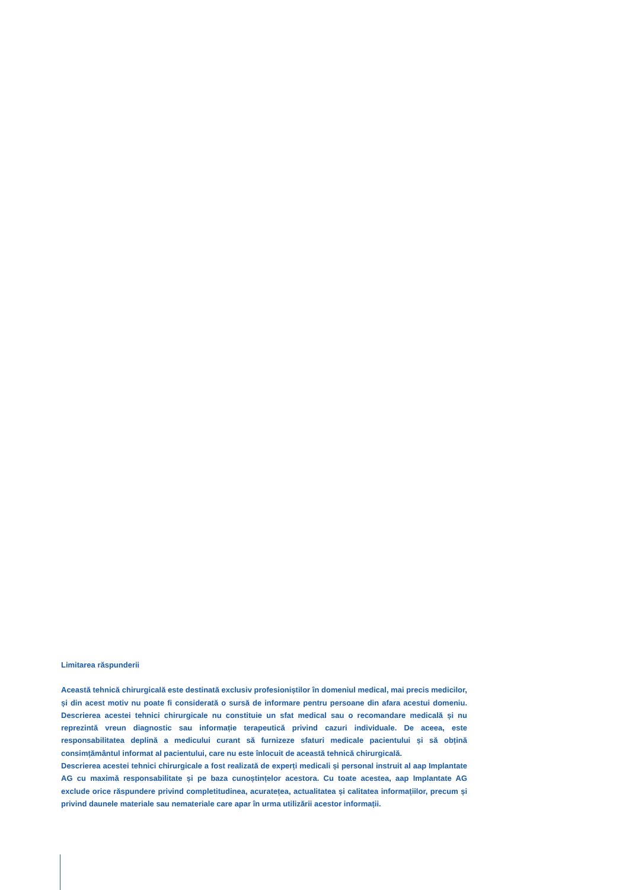Limitarea răspunderii
Această tehnică chirurgicală este destinată exclusiv profesioniștilor în domeniul medical, mai precis medicilor, și din acest motiv nu poate fi considerată o sursă de informare pentru persoane din afara acestui domeniu. Descrierea acestei tehnici chirurgicale nu constituie un sfat medical sau o recomandare medicală și nu reprezintă vreun diagnostic sau informație terapeutică privind cazuri individuale. De aceea, este responsabilitatea deplină a medicului curant să furnizeze sfaturi medicale pacientului și să obțină consimțământul informat al pacientului, care nu este înlocuit de această tehnică chirurgicală.
Descrierea acestei tehnici chirurgicale a fost realizată de experți medicali și personal instruit al aap Implantate AG cu maximă responsabilitate și pe baza cunoștințelor acestora. Cu toate acestea, aap Implantate AG exclude orice răspundere privind completitudinea, acuratețea, actualitatea și calitatea informațiilor, precum și privind daunele materiale sau nemateriale care apar în urma utilizării acestor informații.